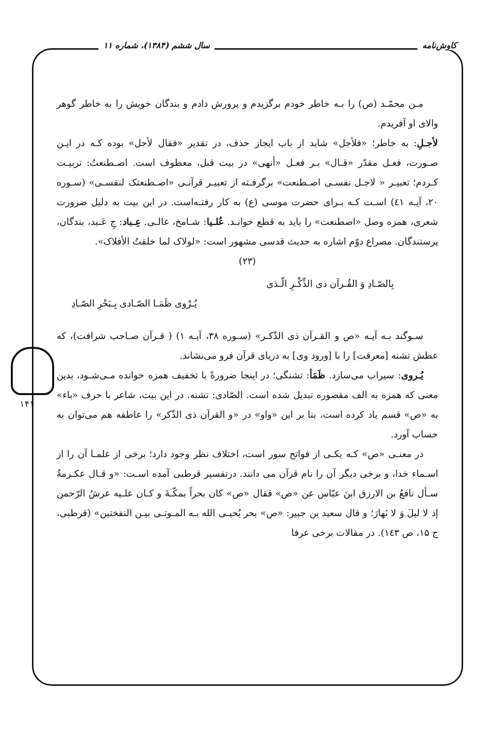کاوش‌نامه سال ششم (۱۳۸۴)، شماره ۱۱
۱۴۱
مـن محمّـد (ص) را بـه خاطر خودم برگزیدم و پرورش دادم و بندگان خویش را به خاطر گوهر والای او آفریدم.
لأجـلِ: به خاطر؛ «فلأجل» شاید از باب ایجاز حذف، در تقدیر «فقال لأجل» بوده کـه در ایـن صـورت، فعـل مقدّر «قـال» بـر فعـل «أنهی» در بیت قبل، معطوف است. اصـطنعتُ: تربیـت کـردم؛ تعبیـر « لاجـل نفسـی اصـطنعت» برگرفـته از تعبیـر قرآنـی «اصـطنعتک لنفسـی» (سـوره ۲۰، آیـه ٤١) اسـت کـه بـرای حضرت موسی (ع) به کار رفتـه‌است. در این بیت به دلیل ضرورت شعری، همزه وصل «اصطنعت» را باید به قطع خوانـد. عُلـیا: شـامخ، عالـی. عِـباد: جِ عَـبد، بندگان، پرستندگان. مصراع دوّم اشاره به حدیث قدسی مشهور است: «لولاک لما خلقتُ الأفلاک».
(۲۳)
بِالصّـادِ وَ القُـرآن ذی الذِّکْـرِ الّـذی
یُـرْوی ظَمَـا الصّـادی بِـبَحْرِ الصّـادِ
سـوگند بـه آیـه «ص و القـرآن ذی الذّکـر» (سـوره ۳۸، آیـه ۱) ( قـرآن صـاحب شرافت)، که عطش تشنه [معرفت] را با [ورود وی] به دریای قرآن فرو می‌نشاند.
یُـروی: سیراب می‌سازد. ظَمَأ: تشنگی؛ در اینجا ضرورةً با تخفیف همزه خوانده مـی‌شـود، بدین معنی که همزه به الف مقصوره تبدیل شده است. الصّادی: تشنه. در این بیت، شاعر با حرف «باء» به «ص» قسم یاد کرده است، بنا بر این «واو» در «و القرآن ذی الذّکر» را عاطفه هم می‌توان به حساب آورد.
در معنـی «ص» کـه یکـی از فواتح سور است، اختلاف نظر وجود دارد؛ برخی از علمـا آن را از اسـماء خدا، و برخی دیگر آن را نام قرآن می دانند. درتفسیر قرطبی آمده اسـت: «و قـال عکـرمةُ سـأل نافعُ بن الارزق ابنَ عبّاس عن «ص» فقال «ص» کان بحراً بمکّـةَ و کـان علـیه عرشُ الرّحمن إذ لا لیلَ وَ لا نَهارَ؛ و قال سعید بن جبیر: «ص» بحر یُحیـی الله بـه المـوتـی بیـن النفختین» (قرطبی، ج ۱۵، ص ۱٤۳). در مقالات برخی عرفا